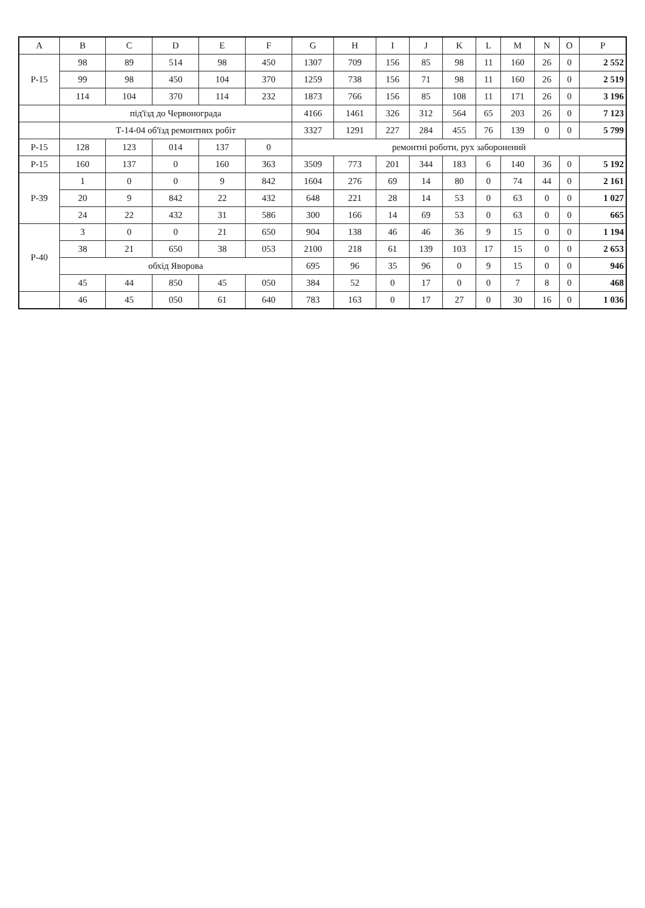| A | B | C | D | E | F | G | H | I | J | K | L | M | N | O | P |
| --- | --- | --- | --- | --- | --- | --- | --- | --- | --- | --- | --- | --- | --- | --- | --- |
| P-15 | 98 | 89 | 514 | 98 | 450 | 1307 | 709 | 156 | 85 | 98 | 11 | 160 | 26 | 0 | 2 552 |
| | 99 | 98 | 450 | 104 | 370 | 1259 | 738 | 156 | 71 | 98 | 11 | 160 | 26 | 0 | 2 519 |
| | 114 | 104 | 370 | 114 | 232 | 1873 | 766 | 156 | 85 | 108 | 11 | 171 | 26 | 0 | 3 196 |
| | під'їзд до Червонограда | | | | | 4166 | 1461 | 326 | 312 | 564 | 65 | 203 | 26 | 0 | 7 123 |
| | Т-14-04 об'їзд ремонтних робіт | | | | | 3327 | 1291 | 227 | 284 | 455 | 76 | 139 | 0 | 0 | 5 799 |
| P-15 | 128 | 123 | 014 | 137 | 0 | ремонтні роботи, рух заборонений | | | | | | | | | |
| P-15 | 160 | 137 | 0 | 160 | 363 | 3509 | 773 | 201 | 344 | 183 | 6 | 140 | 36 | 0 | 5 192 |
| P-39 | 1 | 0 | 0 | 9 | 842 | 1604 | 276 | 69 | 14 | 80 | 0 | 74 | 44 | 0 | 2 161 |
| | 20 | 9 | 842 | 22 | 432 | 648 | 221 | 28 | 14 | 53 | 0 | 63 | 0 | 0 | 1 027 |
| | 24 | 22 | 432 | 31 | 586 | 300 | 166 | 14 | 69 | 53 | 0 | 63 | 0 | 0 | 665 |
| P-40 | 3 | 0 | 0 | 21 | 650 | 904 | 138 | 46 | 46 | 36 | 9 | 15 | 0 | 0 | 1 194 |
| | 38 | 21 | 650 | 38 | 053 | 2100 | 218 | 61 | 139 | 103 | 17 | 15 | 0 | 0 | 2 653 |
| | обхід Яворова | | | | | 695 | 96 | 35 | 96 | 0 | 9 | 15 | 0 | 0 | 946 |
| | 45 | 44 | 850 | 45 | 050 | 384 | 52 | 0 | 17 | 0 | 0 | 7 | 8 | 0 | 468 |
| | 46 | 45 | 050 | 61 | 640 | 783 | 163 | 0 | 17 | 27 | 0 | 30 | 16 | 0 | 1 036 |